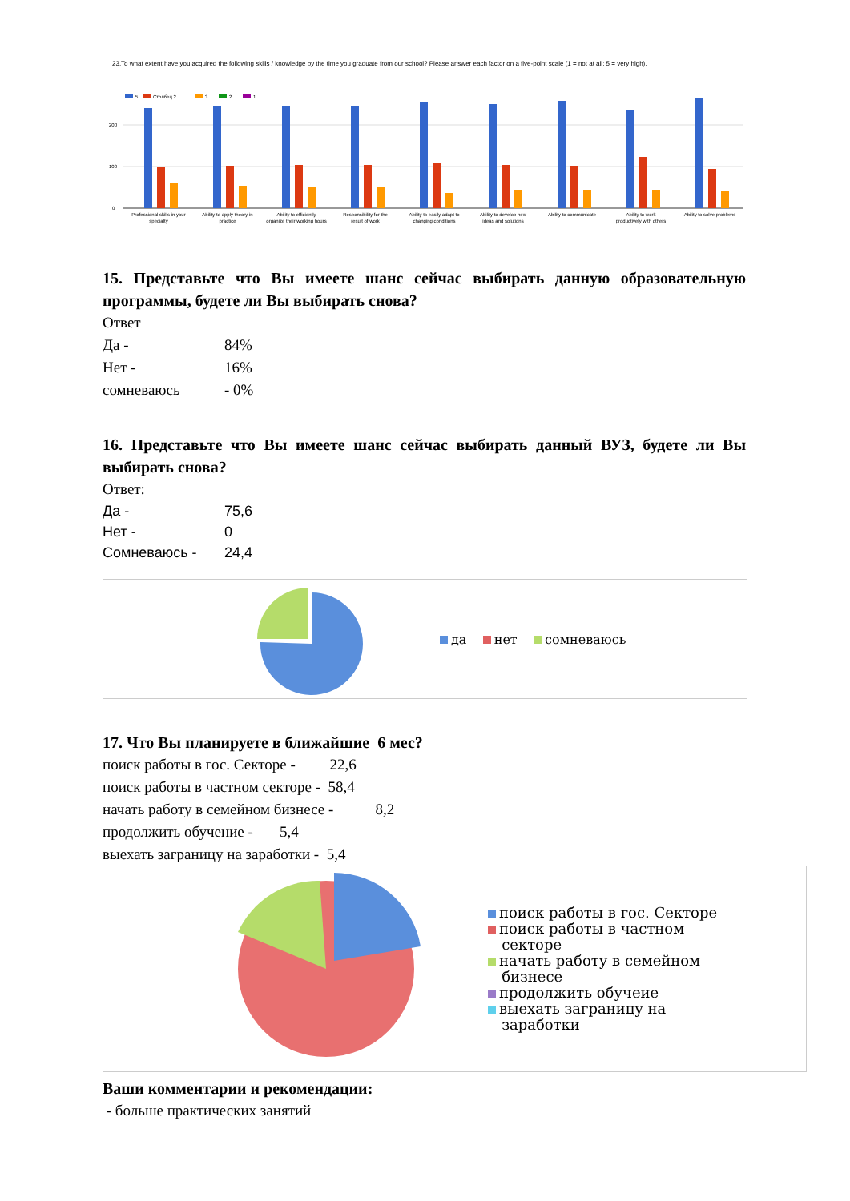23.To what extent have you acquired the following skills / knowledge by the time you graduate from our school? Please answer each factor on a five-point scale (1 = not at all; 5 = very high).
5
Столбец 2
3
2
1
200
100
0
Professional skills in your
specialty
Ability to apply theory in
practice
Ability to efficiently
organize their working hours
Responsibility for the
result of work
Ability to easily adapt to
changing conditions
Ability to develop new
ideas and solutions
Ability to communicate
Ability to work
productively with others
Ability to solve problems
15. Представьте что Вы имеете шанс сейчас выбирать данную образовательную программы, будете ли Вы выбирать снова?
Ответ
Да - 84%
Нет - 16%
сомневаюсь - 0%
16. Представьте что Вы имеете шанс сейчас выбирать данный ВУЗ, будете ли Вы выбирать снова?
Ответ:
Да - 75,6
Нет - 0
Сомневаюсь - 24,4
да нет сомневаюсь
17. Что Вы планируете в ближайшие 6 мес?
поиск работы в гос. Секторе - 22,6
поиск работы в частном секторе - 58,4
начать работу в семейном бизнесе - 8,2
продолжить обучение - 5,4
выехать заграницу на заработки - 5,4
поиск работы в гос. Секторе
поиск работы в частном
секторе
начать работу в семейном
бизнесе
продолжить обучеие
выехать заграницу на
заработки
Ваши комментарии и рекомендации:
- больше практических занятий